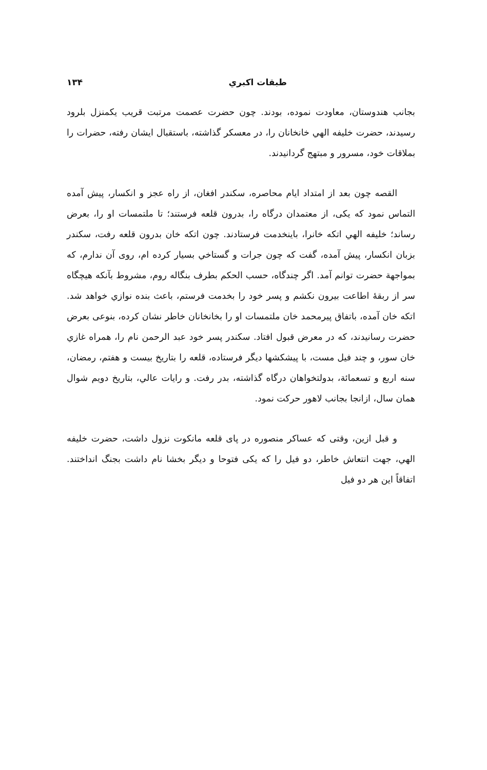طبقات اکبري ۱۳۴
بجانب هندوستان، معاودت نموده، بودند. چون حضرت عصمت مرتبت قریب یکمنزل بلرود رسیدند، حضرت خلیفه الهي خانخانان را، در معسکر گذاشته، باستقبال ایشان رفته، حضرات را بملاقات خود، مسرور و مبتهج گردانیدند.
القصه چون بعد از امتداد ایام محاصره، سکندر افغان، از راه عجز و انکسار، پیش آمده التماس نمود که یکی، از معتمدان درگاه را، بدرون قلعه فرستند؛ تا ملتمسات او را، بعرض رساند؛ خلیفه الهي اتکه خانرا، باینخدمت فرستادند. چون اتکه خان بدرون قلعه رفت، سکندر بزبان انکسار، پیش آمده، گفت که چون جرات و گستاخي بسیار کرده ام، روی آن ندارم، که بمواجهة حضرت توانم آمد. اگر چندگاه، حسب الحکم بطرف بنگاله روم، مشروط بآنکه هیچگاه سر از ربقهٔ اطاعت بیرون نکشم و پسر خود را بخدمت فرستم، باعث بنده نوازي خواهد شد. اتکه خان آمده، باتفاق پیرمحمد خان ملتمسات او را بخانخانان خاطر نشان کرده، بنوعی بعرض حضرت رسانیدند، که در معرض قبول افتاد. سکندر پسر خود عبد الرحمن نام را، همراه غازي خان سور، و چند فیل مست، با پیشکشها دیگر فرستاده، قلعه را بتاریخ بیست و هفتم، رمضان، سنه اربع و تسعمائة، بدولتخواهان درگاه گذاشته، بدر رفت. و رایات عالي، بتاریخ دویم شوال همان سال، ازانجا بجانب لاهور حرکت نمود.
و قبل ازین، وقتی که عساکر منصوره در پای قلعه مانکوت نزول داشت، حضرت خلیفه الهي، جهت انتعاش خاطر، دو فیل را که یکی فتوحا و دیگر بخشا نام داشت بجنگ انداختند. اتفاقاً این هر دو فیل